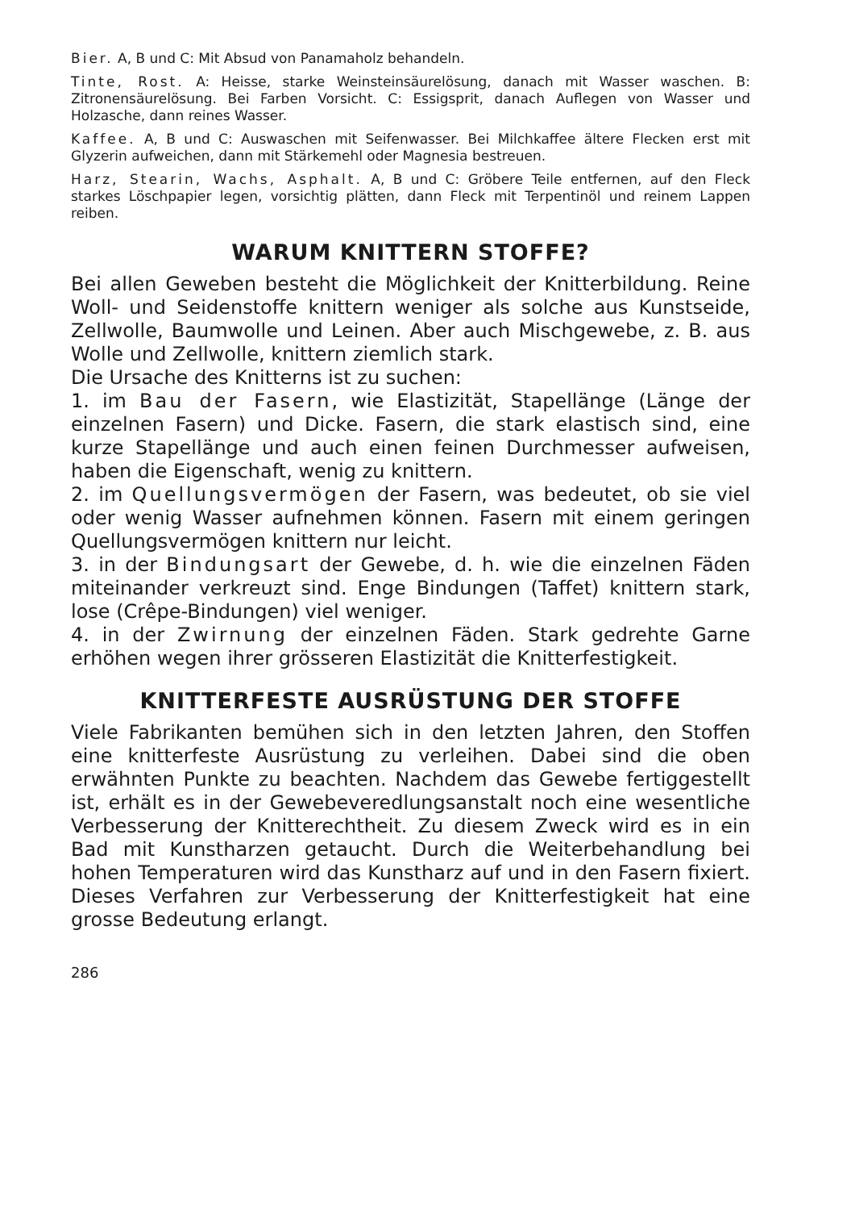Bier. A, B und C: Mit Absud von Panamaholz behandeln.
Tinte, Rost. A: Heisse, starke Weinsteinsäurelösung, danach mit Wasser waschen. B: Zitronensäurelösung. Bei Farben Vorsicht. C: Essigsprit, danach Auflegen von Wasser und Holzasche, dann reines Wasser.
Kaffee. A, B und C: Auswaschen mit Seifenwasser. Bei Milchkaffee ältere Flecken erst mit Glyzerin aufweichen, dann mit Stärkemehl oder Magnesia bestreuen.
Harz, Stearin, Wachs, Asphalt. A, B und C: Gröbere Teile entfernen, auf den Fleck starkes Löschpapier legen, vorsichtig plätten, dann Fleck mit Terpentinöl und reinem Lappen reiben.
WARUM KNITTERN STOFFE?
Bei allen Geweben besteht die Möglichkeit der Knitterbildung. Reine Woll- und Seidenstoffe knittern weniger als solche aus Kunstseide, Zellwolle, Baumwolle und Leinen. Aber auch Mischgewebe, z. B. aus Wolle und Zellwolle, knittern ziemlich stark.
Die Ursache des Knitterns ist zu suchen:
1. im Bau der Fasern, wie Elastizität, Stapellänge (Länge der einzelnen Fasern) und Dicke. Fasern, die stark elastisch sind, eine kurze Stapellänge und auch einen feinen Durchmesser aufweisen, haben die Eigenschaft, wenig zu knittern.
2. im Quellungsvermögen der Fasern, was bedeutet, ob sie viel oder wenig Wasser aufnehmen können. Fasern mit einem geringen Quellungsvermögen knittern nur leicht.
3. in der Bindungsart der Gewebe, d. h. wie die einzelnen Fäden miteinander verkreuzt sind. Enge Bindungen (Taffet) knittern stark, lose (Crêpe-Bindungen) viel weniger.
4. in der Zwirnung der einzelnen Fäden. Stark gedrehte Garne erhöhen wegen ihrer grösseren Elastizität die Knitterfestigkeit.
KNITTERFESTE AUSRÜSTUNG DER STOFFE
Viele Fabrikanten bemühen sich in den letzten Jahren, den Stoffen eine knitterfeste Ausrüstung zu verleihen. Dabei sind die oben erwähnten Punkte zu beachten. Nachdem das Gewebe fertiggestellt ist, erhält es in der Gewebeveredlungsanstalt noch eine wesentliche Verbesserung der Knitterechtheit. Zu diesem Zweck wird es in ein Bad mit Kunstharzen getaucht. Durch die Weiterbehandlung bei hohen Temperaturen wird das Kunstharz auf und in den Fasern fixiert. Dieses Verfahren zur Verbesserung der Knitterfestigkeit hat eine grosse Bedeutung erlangt.
286